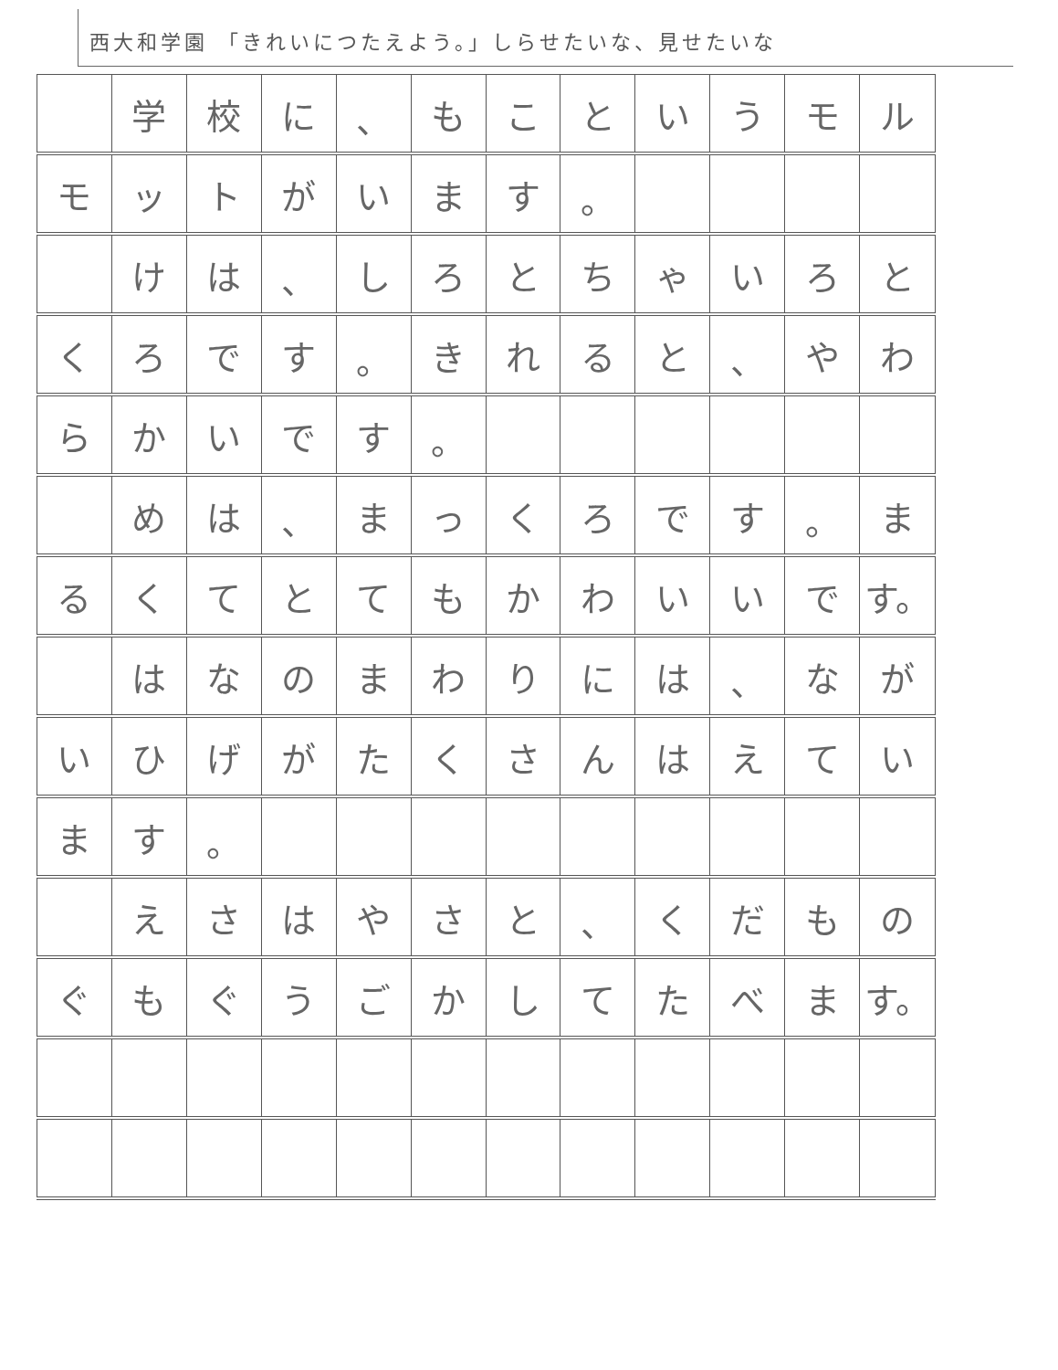西大和学園 「きれいにつたえよう。」しらせたいな、見せたいな
| | 学 | 校 | に | 、 | も | こ | と | い | う | モ | ル |
| モ | ッ | ト | が | い | ま | す | 。 | | | | |
| | け | は | 、 | し | ろ | と | ち | ゃ | い | ろ | と |
| く | ろ | で | す | 。 | き | れ | る | と | 、 | や | わ |
| ら | か | い | で | す | 。 | | | | | | |
| | め | は | 、 | ま | っ | く | ろ | で | す | 。 | ま |
| る | く | て | と | て | も | か | わ | い | い | で | す。 |
| | は | な | の | ま | わ | り | に | は | 、 | な | が |
| い | ひ | げ | が | た | く | さ | ん | は | え | て | い |
| ま | す | 。 | | | | | | | | | |
| | え | さ | は | や | さ | と | 、 | く | だ | も | の |
| ぐ | も | ぐ | う | ご | か | し | て | た | べ | ま | す。 |